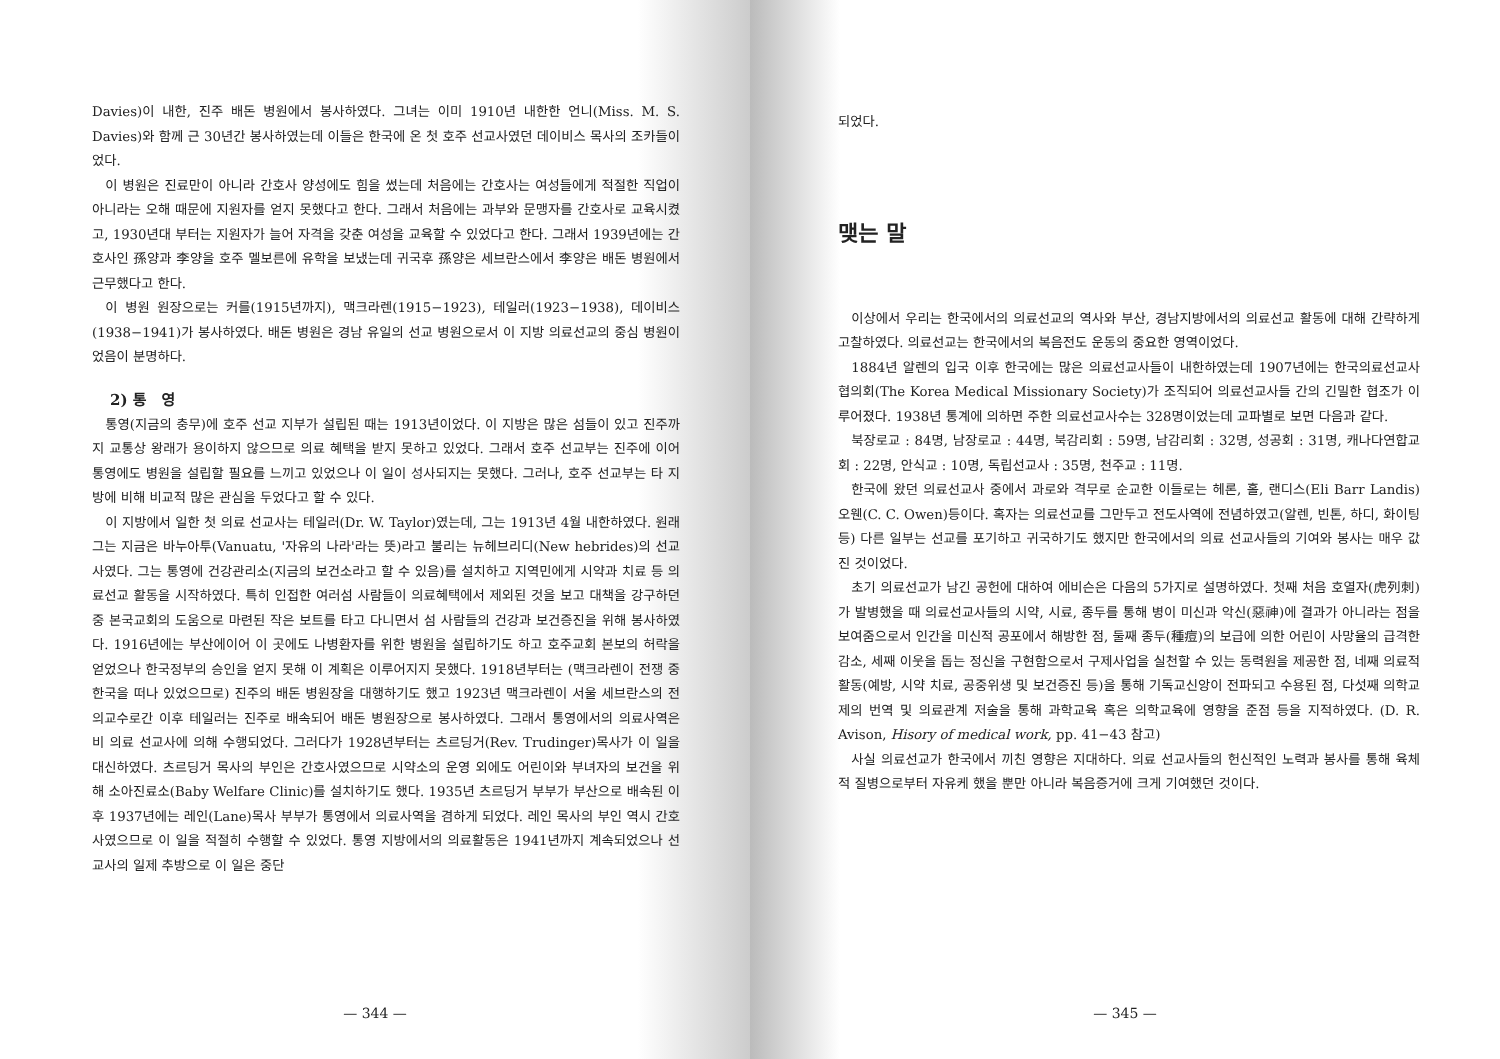Davies)이 내한, 진주 배돈 병원에서 봉사하였다. 그녀는 이미 1910년 내한한 언니(Miss. M. S. Davies)와 함께 근 30년간 봉사하였는데 이들은 한국에 온 첫 호주 선교사였던 데이비스 목사의 조카들이었다.
이 병원은 진료만이 아니라 간호사 양성에도 힘을 썼는데 처음에는 간호사는 여성들에게 적절한 직업이 아니라는 오해 때문에 지원자를 얻지 못했다고 한다. 그래서 처음에는 과부와 문맹자를 간호사로 교육시켰고, 1930년대 부터는 지원자가 늘어 자격을 갖춘 여성을 교육할 수 있었다고 한다. 그래서 1939년에는 간호사인 孫양과 李양을 호주 멜보른에 유학을 보냈는데 귀국후 孫양은 세브란스에서 李양은 배돈 병원에서 근무했다고 한다.
이 병원 원장으로는 커를(1915년까지), 맥크라렌(1915−1923), 테일러(1923−1938), 데이비스(1938−1941)가 봉사하였다. 배돈 병원은 경남 유일의 선교 병원으로서 이 지방 의료선교의 중심 병원이었음이 분명하다.
2) 통　영
통영(지금의 충무)에 호주 선교 지부가 설립된 때는 1913년이었다. 이 지방은 많은 섬들이 있고 진주까지 교통상 왕래가 용이하지 않으므로 의료 혜택을 받지 못하고 있었다. 그래서 호주 선교부는 진주에 이어 통영에도 병원을 설립할 필요를 느끼고 있었으나 이 일이 성사되지는 못했다. 그러나, 호주 선교부는 타 지방에 비해 비교적 많은 관심을 두었다고 할 수 있다.
이 지방에서 일한 첫 의료 선교사는 테일러(Dr. W. Taylor)였는데, 그는 1913년 4월 내한하였다. 원래 그는 지금은 바누아투(Vanuatu, '자유의 나라'라는 뜻)라고 불리는 뉴헤브리디(New hebrides)의 선교사였다. 그는 통영에 건강관리소(지금의 보건소라고 할 수 있음)를 설치하고 지역민에게 시약과 치료 등 의료선교 활동을 시작하였다. 특히 인접한 여러섬 사람들이 의료혜택에서 제외된 것을 보고 대책을 강구하던 중 본국교회의 도움으로 마련된 작은 보트를 타고 다니면서 섬 사람들의 건강과 보건증진을 위해 봉사하였다. 1916년에는 부산에이어 이 곳에도 나병환자를 위한 병원을 설립하기도 하고 호주교회 본보의 허락을 얻었으나 한국정부의 승인을 얻지 못해 이 계획은 이루어지지 못했다. 1918년부터는 (맥크라렌이 전쟁 중 한국을 떠나 있었으므로) 진주의 배돈 병원장을 대행하기도 했고 1923년 맥크라렌이 서울 세브란스의 전의교수로간 이후 테일러는 진주로 배속되어 배돈 병원장으로 봉사하였다. 그래서 통영에서의 의료사역은 비 의료 선교사에 의해 수행되었다. 그러다가 1928년부터는 츠르딩거(Rev. Trudinger)목사가 이 일을 대신하였다. 츠르딩거 목사의 부인은 간호사였으므로 시약소의 운영 외에도 어린이와 부녀자의 보건을 위해 소아진료소(Baby Welfare Clinic)를 설치하기도 했다. 1935년 츠르딩거 부부가 부산으로 배속된 이후 1937년에는 레인(Lane)목사 부부가 통영에서 의료사역을 겸하게 되었다. 레인 목사의 부인 역시 간호사였으므로 이 일을 적절히 수행할 수 있었다. 통영 지방에서의 의료활동은 1941년까지 계속되었으나 선교사의 일제 추방으로 이 일은 중단
— 344 —
되었다.
맺는 말
이상에서 우리는 한국에서의 의료선교의 역사와 부산, 경남지방에서의 의료선교 활동에 대해 간략하게 고찰하였다. 의료선교는 한국에서의 복음전도 운동의 중요한 영역이었다.
1884년 알렌의 입국 이후 한국에는 많은 의료선교사들이 내한하였는데 1907년에는 한국의료선교사 협의회(The Korea Medical Missionary Society)가 조직되어 의료선교사들 간의 긴밀한 협조가 이루어졌다. 1938년 통계에 의하면 주한 의료선교사수는 328명이었는데 교파별로 보면 다음과 같다.
북장로교 : 84명, 남장로교 : 44명, 북감리회 : 59명, 남감리회 : 32명, 성공회 : 31명, 캐나다연합교회 : 22명, 안식교 : 10명, 독립선교사 : 35명, 천주교 : 11명.
한국에 왔던 의료선교사 중에서 과로와 격무로 순교한 이들로는 헤론, 홀, 랜디스(Eli Barr Landis) 오웬(C. C. Owen)등이다. 혹자는 의료선교를 그만두고 전도사역에 전념하였고(알렌, 빈톤, 하디, 화이팅 등) 다른 일부는 선교를 포기하고 귀국하기도 했지만 한국에서의 의료 선교사들의 기여와 봉사는 매우 값진 것이었다.
초기 의료선교가 남긴 공헌에 대하여 에비슨은 다음의 5가지로 설명하였다. 첫째 처음 호열자(虎列刺)가 발병했을 때 의료선교사들의 시약, 시료, 종두를 통해 병이 미신과 악신(惡神)에 결과가 아니라는 점을 보여줌으로서 인간을 미신적 공포에서 해방한 점, 둘째 종두(種痘)의 보급에 의한 어린이 사망율의 급격한 감소, 세째 이웃을 돕는 정신을 구현함으로서 구제사업을 실천할 수 있는 동력원을 제공한 점, 네째 의료적 활동(예방, 시약 치료, 공중위생 및 보건증진 등)을 통해 기독교신앙이 전파되고 수용된 점, 다섯째 의학교제의 번역 및 의료관계 저술을 통해 과학교육 혹은 의학교육에 영향을 준점 등을 지적하였다. (D. R. Avison, Hisory of medical work, pp. 41−43 참고)
사실 의료선교가 한국에서 끼친 영향은 지대하다. 의료 선교사들의 헌신적인 노력과 봉사를 통해 육체적 질병으로부터 자유케 했을 뿐만 아니라 복음증거에 크게 기여했던 것이다.
— 345 —